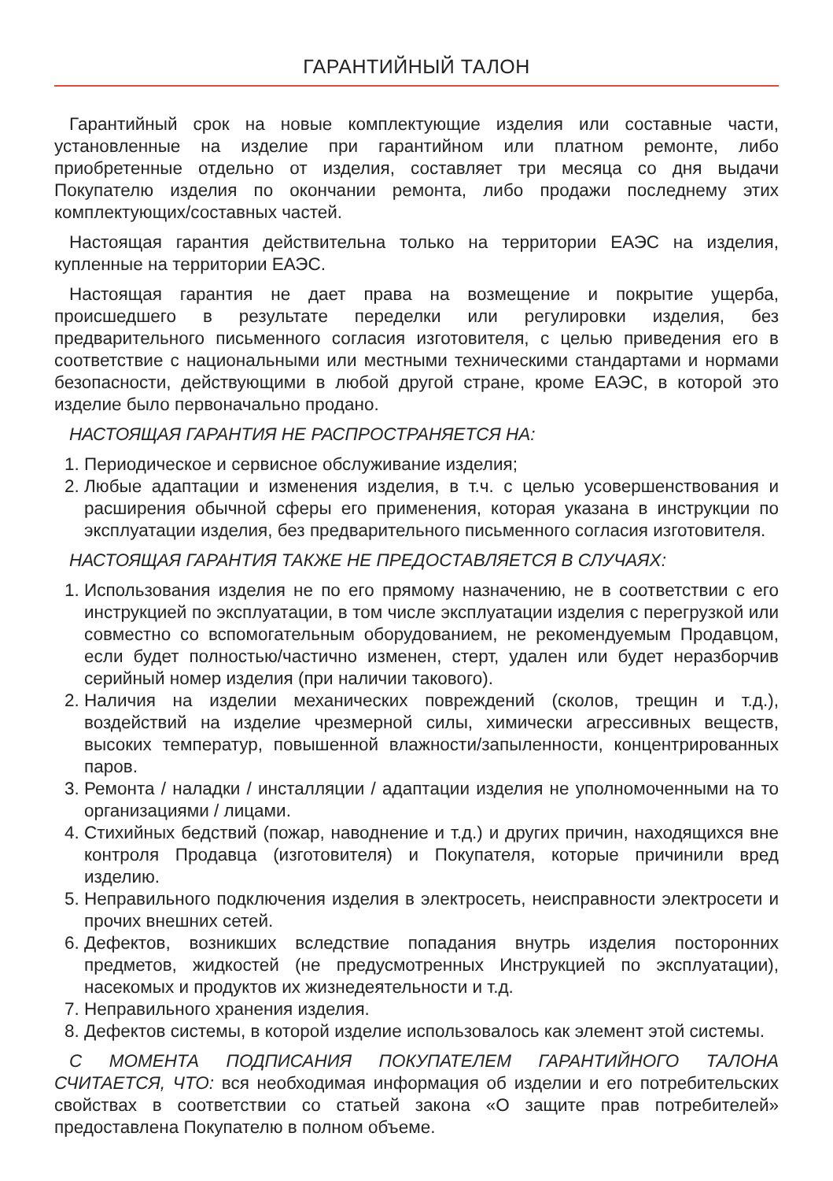ГАРАНТИЙНЫЙ ТАЛОН
Гарантийный срок на новые комплектующие изделия или составные части, установленные на изделие при гарантийном или платном ремонте, либо приобретенные отдельно от изделия, составляет три месяца со дня выдачи Покупателю изделия по окончании ремонта, либо продажи последнему этих комплектующих/составных частей.
Настоящая гарантия действительна только на территории ЕАЭС на изделия, купленные на территории ЕАЭС.
Настоящая гарантия не дает права на возмещение и покрытие ущерба, происшедшего в результате переделки или регулировки изделия, без предварительного письменного согласия изготовителя, с целью приведения его в соответствие с национальными или местными техническими стандартами и нормами безопасности, действующими в любой другой стране, кроме ЕАЭС, в которой это изделие было первоначально продано.
НАСТОЯЩАЯ ГАРАНТИЯ НЕ РАСПРОСТРАНЯЕТСЯ НА:
1. Периодическое и сервисное обслуживание изделия;
2. Любые адаптации и изменения изделия, в т.ч. с целью усовершенствования и расширения обычной сферы его применения, которая указана в инструкции по эксплуатации изделия, без предварительного письменного согласия изготовителя.
НАСТОЯЩАЯ ГАРАНТИЯ ТАКЖЕ НЕ ПРЕДОСТАВЛЯЕТСЯ В СЛУЧАЯХ:
1. Использования изделия не по его прямому назначению, не в соответствии с его инструкцией по эксплуатации, в том числе эксплуатации изделия с перегрузкой или совместно со вспомогательным оборудованием, не рекомендуемым Продавцом, если будет полностью/частично изменен, стерт, удален или будет неразборчив серийный номер изделия (при наличии такового).
2. Наличия на изделии механических повреждений (сколов, трещин и т.д.), воздействий на изделие чрезмерной силы, химически агрессивных веществ, высоких температур, повышенной влажности/запыленности, концентрированных паров.
3. Ремонта / наладки / инсталляции / адаптации изделия не уполномоченными на то организациями / лицами.
4. Стихийных бедствий (пожар, наводнение и т.д.) и других причин, находящихся вне контроля Продавца (изготовителя) и Покупателя, которые причинили вред изделию.
5. Неправильного подключения изделия в электросеть, неисправности электросети и прочих внешних сетей.
6. Дефектов, возникших вследствие попадания внутрь изделия посторонних предметов, жидкостей (не предусмотренных Инструкцией по эксплуатации), насекомых и продуктов их жизнедеятельности и т.д.
7. Неправильного хранения изделия.
8. Дефектов системы, в которой изделие использовалось как элемент этой системы.
С МОМЕНТА ПОДПИСАНИЯ ПОКУПАТЕЛЕМ ГАРАНТИЙНОГО ТАЛОНА СЧИТАЕТСЯ, ЧТО: вся необходимая информация об изделии и его потребительских свойствах в соответствии со статьей закона «О защите прав потребителей» предоставлена Покупателю в полном объеме.